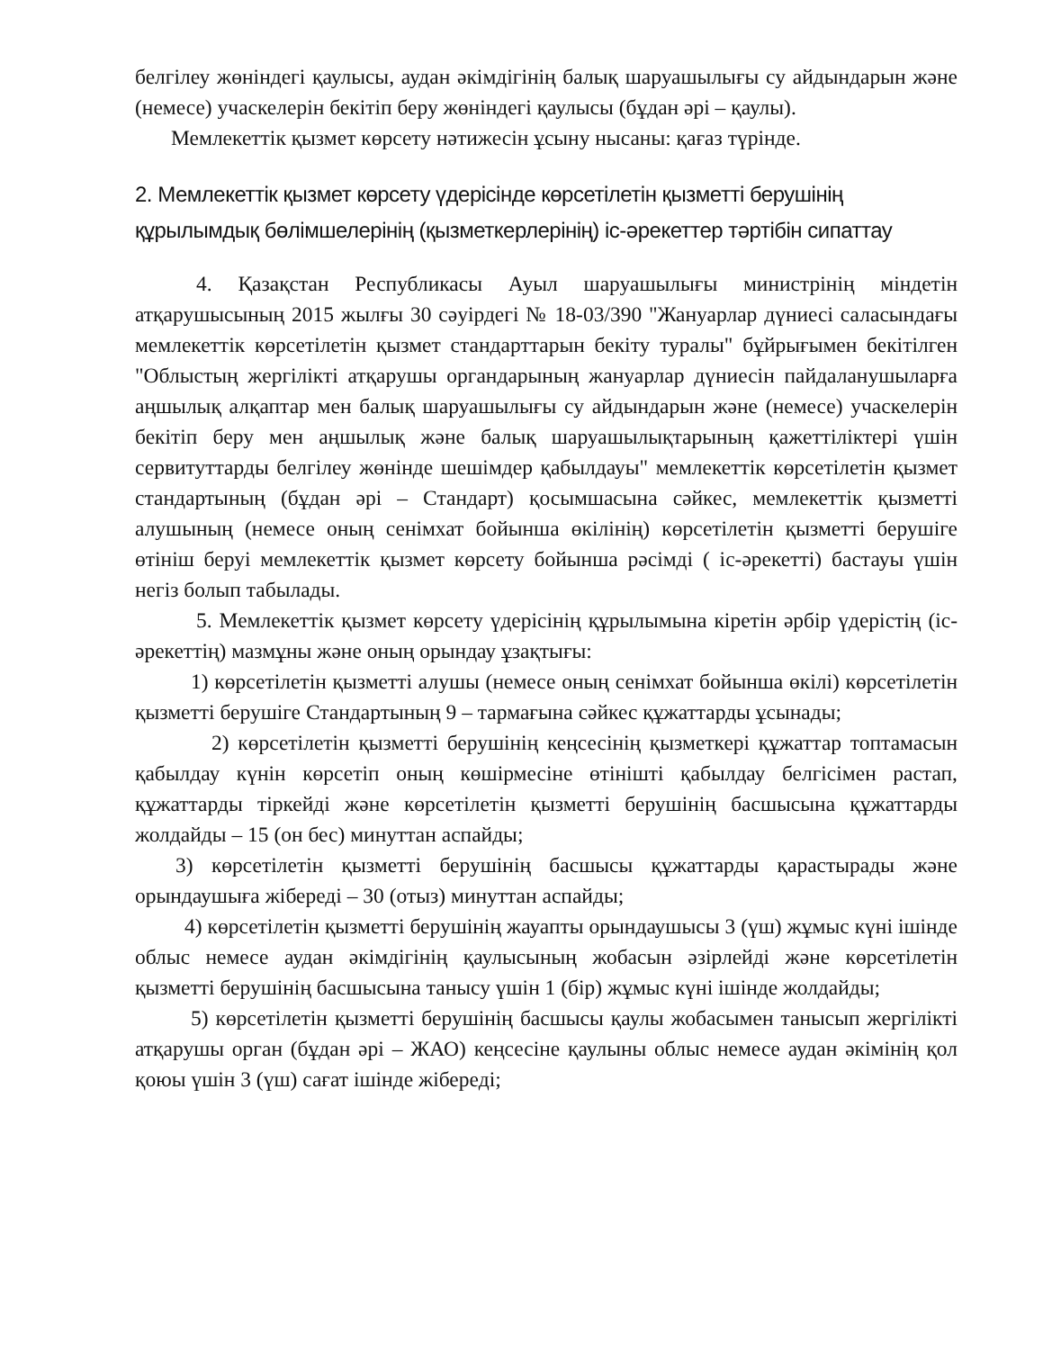белгілеу жөніндегі қаулысы, аудан әкімдігінің балық шаруашылығы су айдындарын және (немесе) учаскелерін бекітіп беру жөніндегі қаулысы (бұдан әрі – қаулы).
Мемлекеттік қызмет көрсету нәтижесін ұсыну нысаны: қағаз түрінде.
2. Мемлекеттік қызмет көрсету үдерісінде көрсетілетін қызметті берушінің құрылымдық бөлімшелерінің (қызметкерлерінің) іс-әрекеттер тәртібін сипаттау
4. Қазақстан Республикасы Ауыл шаруашылығы министрінің міндетін атқарушысының 2015 жылғы 30 сәуірдегі № 18-03/390 "Жануарлар дүниесі саласындағы мемлекеттік көрсетілетін қызмет стандарттарын бекіту туралы" бұйрығымен бекітілген "Облыстың жергілікті атқарушы органдарының жануарлар дүниесін пайдаланушыларға аңшылық алқаптар мен балық шаруашылығы су айдындарын және (немесе) учаскелерін бекітіп беру мен аңшылық және балық шаруашылықтарының қажеттіліктері үшін сервитуттарды белгілеу жөнінде шешімдер қабылдауы" мемлекеттік көрсетілетін қызмет стандартының (бұдан әрі – Стандарт) қосымшасына сәйкес, мемлекеттік қызметті алушының (немесе оның сенімхат бойынша өкілінің) көрсетілетін қызметті берушіге өтініш беруі мемлекеттік қызмет көрсету бойынша рәсімді ( іс-әрекетті) бастауы үшін негіз болып табылады.
5. Мемлекеттік қызмет көрсету үдерісінің құрылымына кіретін әрбір үдерістің (іс-әрекеттің) мазмұны және оның орындау ұзақтығы:
1) көрсетілетін қызметті алушы (немесе оның сенімхат бойынша өкілі) көрсетілетін қызметті берушіге Стандартының 9 – тармағына сәйкес құжаттарды ұсынады;
2) көрсетілетін қызметті берушінің кеңсесінің қызметкері құжаттар топтамасын қабылдау күнін көрсетіп оның көшірмесіне өтінішті қабылдау белгісімен растап, құжаттарды тіркейді және көрсетілетін қызметті берушінің басшысына құжаттарды жолдайды – 15 (он бес) минуттан аспайды;
3) көрсетілетін қызметті берушінің басшысы құжаттарды қарастырады және орындаушыға жібереді – 30 (отыз) минуттан аспайды;
4) көрсетілетін қызметті берушінің жауапты орындаушысы 3 (үш) жұмыс күні ішінде облыс немесе аудан әкімдігінің қаулысының жобасын әзірлейді және көрсетілетін қызметті берушінің басшысына танысу үшін 1 (бір) жұмыс күні ішінде жолдайды;
5) көрсетілетін қызметті берушінің басшысы қаулы жобасымен танысып жергілікті атқарушы орган (бұдан әрі – ЖАО) кеңсесіне қаулыны облыс немесе аудан әкімінің қол қоюы үшін 3 (үш) сағат ішінде жібереді;